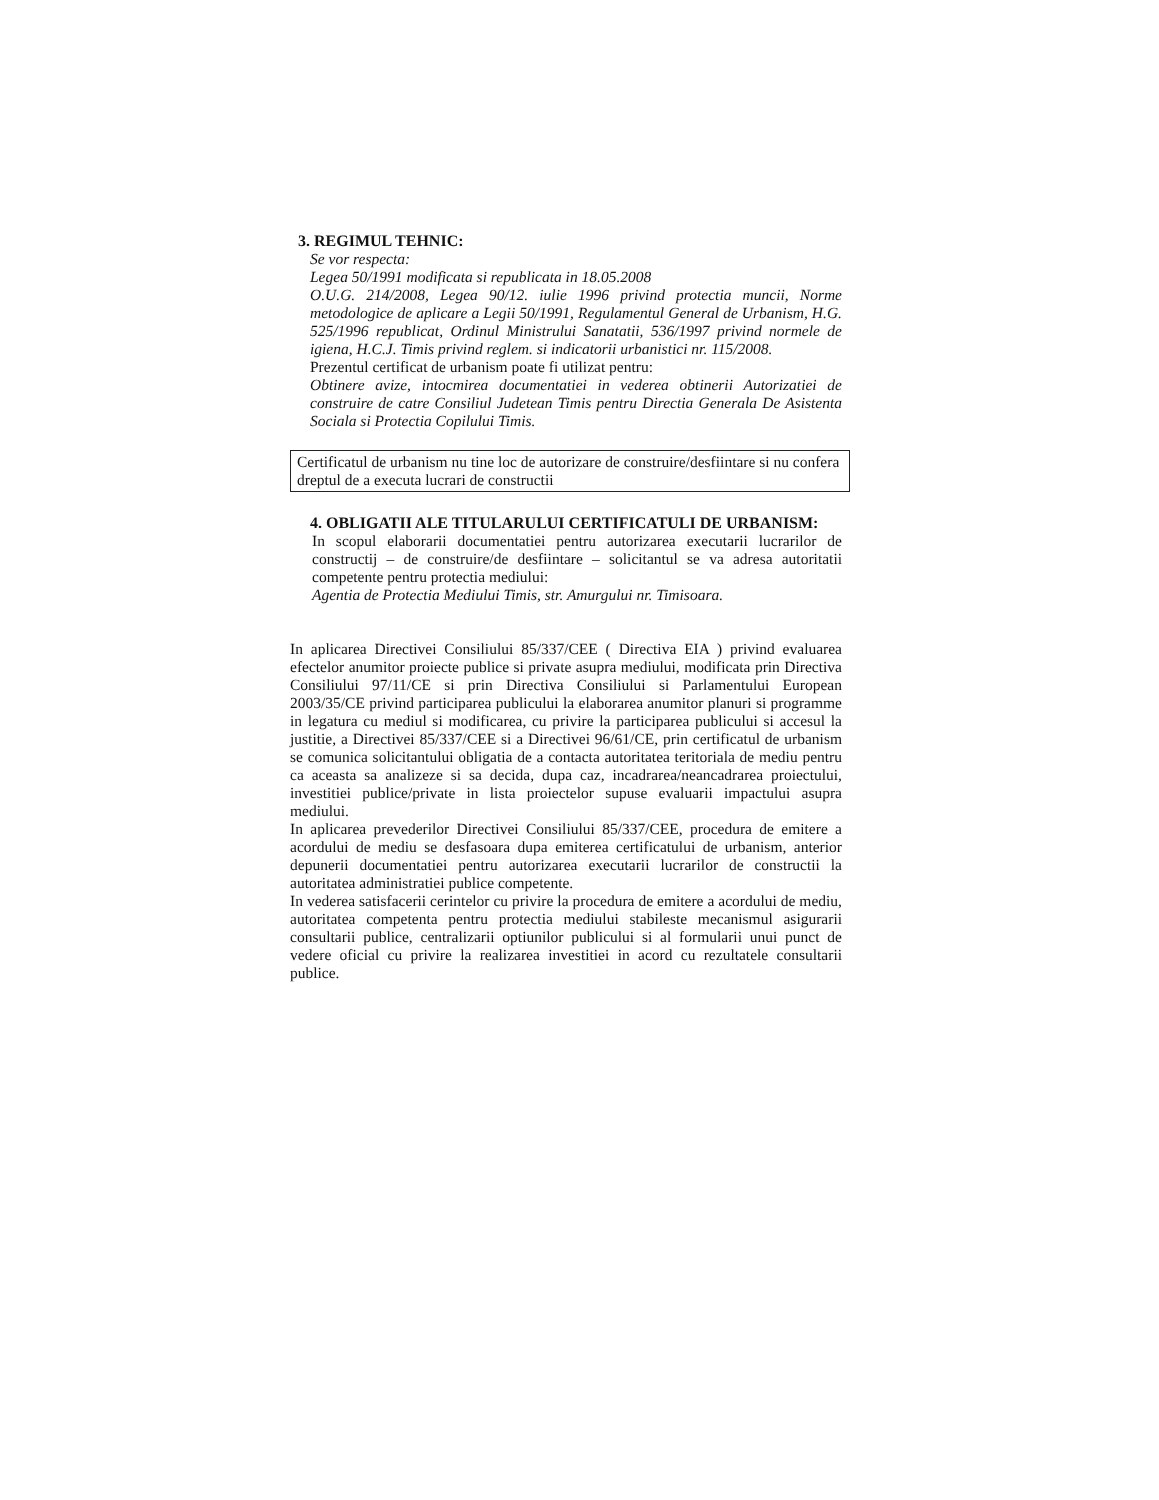3. REGIMUL TEHNIC:
Se vor respecta:
Legea 50/1991 modificata si republicata in 18.05.2008
O.U.G. 214/2008, Legea 90/12. iulie 1996 privind protectia muncii, Norme metodologice de aplicare a Legii 50/1991, Regulamentul General de Urbanism, H.G. 525/1996 republicat, Ordinul Ministrului Sanatatii, 536/1997 privind normele de igiena, H.C.J. Timis privind reglem. si indicatorii urbanistici nr. 115/2008.
Prezentul certificat de urbanism poate fi utilizat pentru:
Obtinere avize, intocmirea documentatiei in vederea obtinerii Autorizatiei de construire de catre Consiliul Judetean Timis pentru Directia Generala De Asistenta Sociala si Protectia Copilului Timis.
Certificatul de urbanism nu tine loc de autorizare de construire/desfiintare si nu confera dreptul de a executa lucrari de constructii
4. OBLIGATII ALE TITULARULUI CERTIFICATULI DE URBANISM:
In scopul elaborarii documentatiei pentru autorizarea executarii lucrarilor de constructij – de construire/de desfiintare – solicitantul se va adresa autoritatii competente pentru protectia mediului:
Agentia de Protectia Mediului Timis, str. Amurgului nr. Timisoara.
In aplicarea Directivei Consiliului 85/337/CEE ( Directiva EIA ) privind evaluarea efectelor anumitor proiecte publice si private asupra mediului, modificata prin Directiva Consiliului 97/11/CE si prin Directiva Consiliului si Parlamentului European 2003/35/CE privind participarea publicului la elaborarea anumitor planuri si programme in legatura cu mediul si modificarea, cu privire la participarea publicului si accesul la justitie, a Directivei 85/337/CEE si a Directivei 96/61/CE, prin certificatul de urbanism se comunica solicitantului obligatia de a contacta autoritatea teritoriala de mediu pentru ca aceasta sa analizeze si sa decida, dupa caz, incadrarea/neancadrarea proiectului, investitiei publice/private in lista proiectelor supuse evaluarii impactului asupra mediului.
In aplicarea prevederilor Directivei Consiliului 85/337/CEE, procedura de emitere a acordului de mediu se desfasoara dupa emiterea certificatului de urbanism, anterior depunerii documentatiei pentru autorizarea executarii lucrarilor de constructii la autoritatea administratiei publice competente.
In vederea satisfacerii cerintelor cu privire la procedura de emitere a acordului de mediu, autoritatea competenta pentru protectia mediului stabileste mecanismul asigurarii consultarii publice, centralizarii optiunilor publicului si al formularii unui punct de vedere oficial cu privire la realizarea investitiei in acord cu rezultatele consultarii publice.